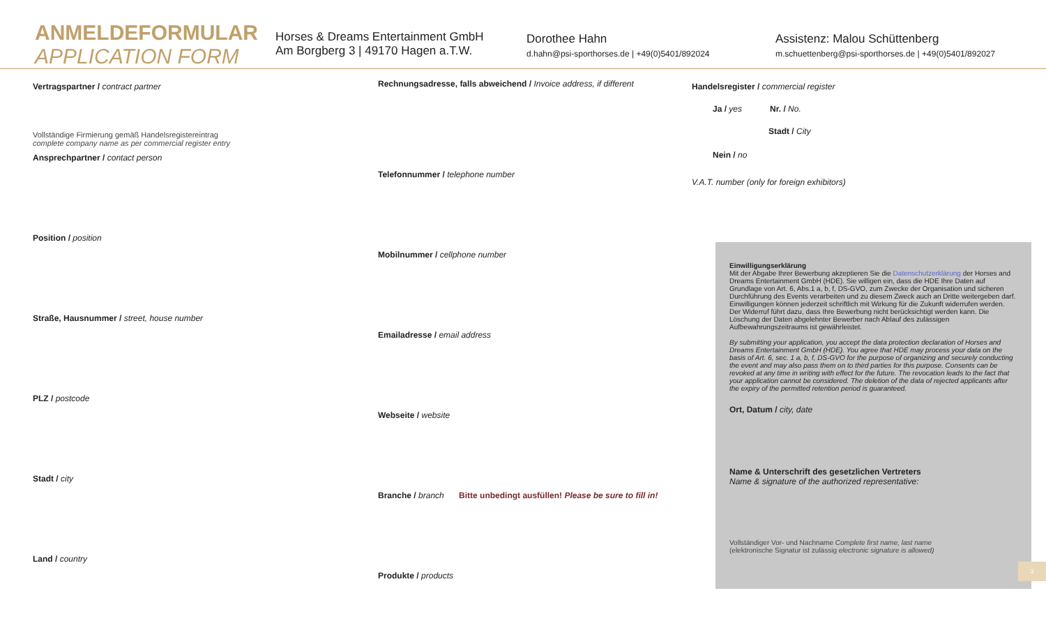ANMELDEFORMULAR
APPLICATION FORM
Horses & Dreams Entertainment GmbH
Am Borgberg 3 | 49170 Hagen a.T.W.
Dorothee Hahn
d.hahn@psi-sporthorses.de | +49(0)5401/892024
Assistenz: Malou Schüttenberg
m.schuettenberg@psi-sporthorses.de | +49(0)5401/892027
Vertragspartner / contract partner
Vollständige Firmierung gemäß Handelsregistereintrag
complete company name as per commercial register entry
Ansprechpartner / contact person
Position / position
Straße, Hausnummer / street, house number
PLZ / postcode
Stadt / city
Land / country
Rechnungsadresse, falls abweichend / Invoice address, if different
Telefonnummer / telephone number
Mobilnummer / cellphone number
Emailadresse / email address
Webseite / website
Branche / branch Bitte unbedingt ausfüllen! Please be sure to fill in!
Produkte / products
Handelsregister / commercial register
Ja / yes Nr. / No.
Stadt / City
Nein / no
V.A.T. number (only for foreign exhibitors)
Einwilligungserklärung
Mit der Abgabe Ihrer Bewerbung akzeptieren Sie die Datenschutzerklärung der Horses and Dreams Entertainment GmbH (HDE). Sie willigen ein, dass die HDE Ihre Daten auf Grundlage von Art. 6, Abs.1 a, b, f, DS-GVO, zum Zwecke der Organisation und sicheren Durchführung des Events verarbeiten und zu diesem Zweck auch an Dritte weitergeben darf. Einwilligungen können jederzeit schriftlich mit Wirkung für die Zukunft widerrufen werden. Der Widerruf führt dazu, dass Ihre Bewerbung nicht berücksichtigt werden kann. Die Löschung der Daten abgelehnter Bewerber nach Ablauf des zulässigen Aufbewahrungszeitraums ist gewährleistet.
By submitting your application, you accept the data protection declaration of Horses and Dreams Entertainment GmbH (HDE). You agree that HDE may process your data on the basis of Art. 6, sec. 1 a, b, f, DS-GVO for the purpose of organizing and securely conducting the event and may also pass them on to third parties for this purpose. Consents can be revoked at any time in writing with effect for the future. The revocation leads to the fact that your application cannot be considered. The deletion of the data of rejected applicants after the expiry of the permitted retention period is guaranteed.
Ort, Datum / city, date
Name & Unterschrift des gesetzlichen Vertreters
Name & signature of the authorized representative:
Vollständiger Vor- und Nachname Complete first name, last name
(elektronische Signatur ist zulässig electronic signature is allowed)
3